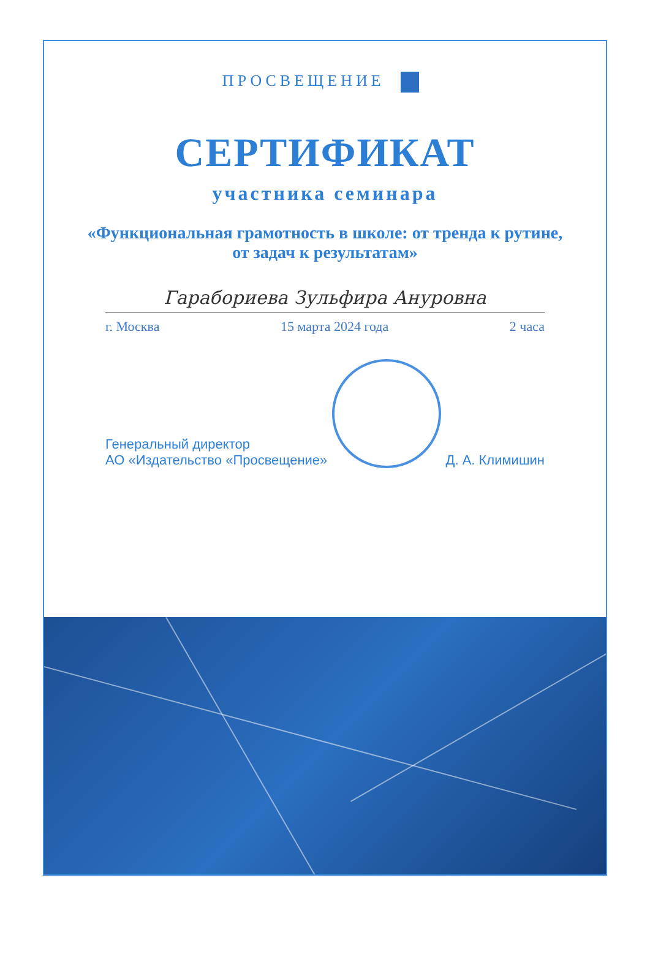ПРОСВЕЩЕНИЕ
СЕРТИФИКАТ
участника семинара
«Функциональная грамотность в школе: от тренда к рутине, от задач к результатам»
Гарабориева Зульфира Ануровна
г. Москва 15 марта 2024 года 2 часа
Генеральный директор
АО «Издательство «Просвещение»
Д. А. Климишин